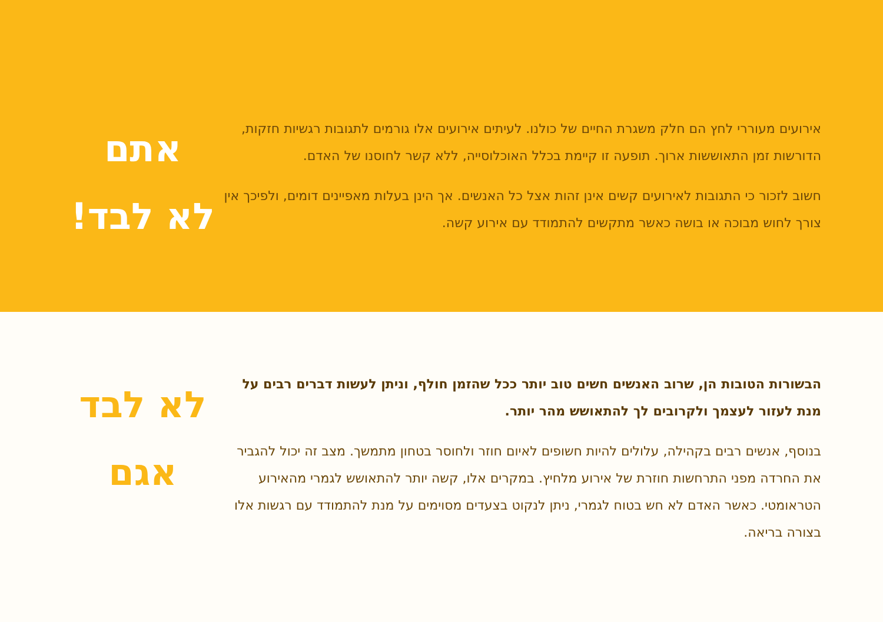אירועים מעוררי לחץ הם חלק משגרת החיים של כולנו. לעיתים אירועים אלו גורמים לתגובות רגשיות חזקות, הדורשות זמן התאוששות ארוך. תופעה זו קיימת בכלל האוכלוסייה, ללא קשר לחוסנו של האדם.
חשוב לזכור כי התגובות לאירועים קשים אינן זהות אצל כל האנשים. אך הינן בעלות מאפיינים דומים, ולפיכך אין צורך לחוש מבוכה או בושה כאשר מתקשים להתמודד עם אירוע קשה.
אתם
לא לבד!
הבשורות הטובות הן, שרוב האנשים חשים טוב יותר ככל שהזמן חולף, וניתן לעשות דברים רבים על מנת לעזור לעצמך ולקרובים לך להתאושש מהר יותר.
בנוסף, אנשים רבים בקהילה, עלולים להיות חשופים לאיום חוזר ולחוסר בטחון מתמשך. מצב זה יכול להגביר את החרדה מפני התרחשות חוזרת של אירוע מלחיץ. במקרים אלו, קשה יותר להתאושש לגמרי מהאירוע הטראומטי. כאשר האדם לא חש בטוח לגמרי, ניתן לנקוט בצעדים מסוימים על מנת להתמודד עם רגשות אלו בצורה בריאה.
לא לבד
אגם